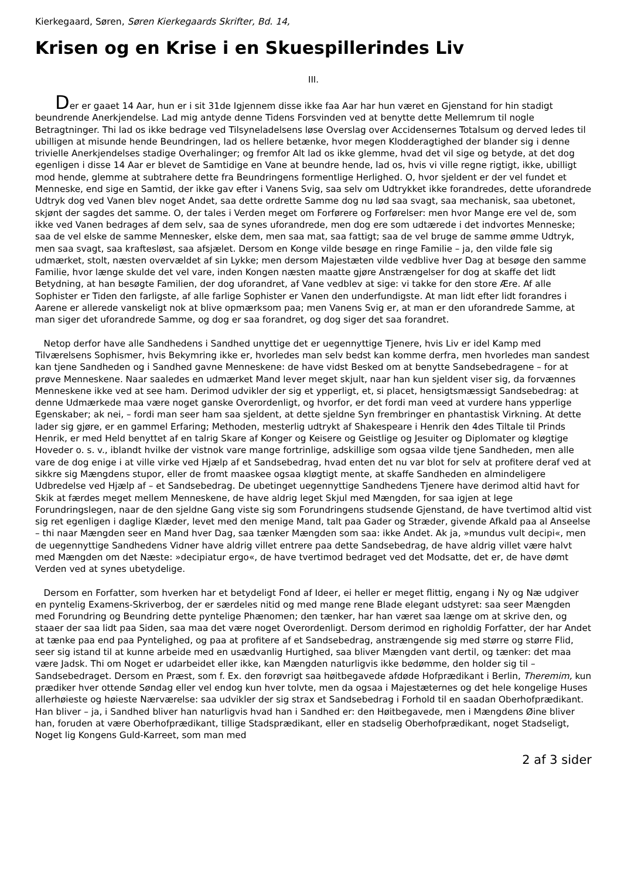Kierkegaard, Søren, Søren Kierkegaards Skrifter, Bd. 14,
Krisen og en Krise i en Skuespillerindes Liv
III.
Der er gaaet 14 Aar, hun er i sit 31de Igjennem disse ikke faa Aar har hun været en Gjenstand for hin stadigt beundrende Anerkjendelse. Lad mig antyde denne Tidens Forsvinden ved at benytte dette Mellemrum til nogle Betragtninger. Thi lad os ikke bedrage ved Tilsyneladelsens løse Overslag over Accidensernes Totalsum og derved ledes til ubilligen at misunde hende Beundringen, lad os hellere betænke, hvor megen Klodderagtighed der blander sig i denne trivielle Anerkjendelses stadige Overhalinger; og fremfor Alt lad os ikke glemme, hvad det vil sige og betyde, at det dog egenligen i disse 14 Aar er blevet de Samtidige en Vane at beundre hende, lad os, hvis vi ville regne rigtigt, ikke, ubilligt mod hende, glemme at subtrahere dette fra Beundringens formentlige Herlighed. O, hvor sjeldent er der vel fundet et Menneske, end sige en Samtid, der ikke gav efter i Vanens Svig, saa selv om Udtrykket ikke forandredes, dette uforandrede Udtryk dog ved Vanen blev noget Andet, saa dette ordrette Samme dog nu lød saa svagt, saa mechanisk, saa ubetonet, skjønt der sagdes det samme. O, der tales i Verden meget om Forførere og Forførelser: men hvor Mange ere vel de, som ikke ved Vanen bedrages af dem selv, saa de synes uforandrede, men dog ere som udtærede i det indvortes Menneske; saa de vel elske de samme Mennesker, elske dem, men saa mat, saa fattigt; saa de vel bruge de samme ømme Udtryk, men saa svagt, saa kraftesløst, saa afsjælet. Dersom en Konge vilde besøge en ringe Familie – ja, den vilde føle sig udmærket, stolt, næsten overvældet af sin Lykke; men dersom Majestæten vilde vedblive hver Dag at besøge den samme Familie, hvor længe skulde det vel vare, inden Kongen næsten maatte gjøre Anstrængelser for dog at skaffe det lidt Betydning, at han besøgte Familien, der dog uforandret, af Vane vedblev at sige: vi takke for den store Ære. Af alle Sophister er Tiden den farligste, af alle farlige Sophister er Vanen den underfundigste. At man lidt efter lidt forandres i Aarene er allerede vanskeligt nok at blive opmærksom paa; men Vanens Svig er, at man er den uforandrede Samme, at man siger det uforandrede Samme, og dog er saa forandret, og dog siger det saa forandret.
Netop derfor have alle Sandhedens i Sandhed unyttige det er uegennyttige Tjenere, hvis Liv er idel Kamp med Tilværelsens Sophismer, hvis Bekymring ikke er, hvorledes man selv bedst kan komme derfra, men hvorledes man sandest kan tjene Sandheden og i Sandhed gavne Menneskene: de have vidst Besked om at benytte Sandsebedragene – for at prøve Menneskene. Naar saaledes en udmærket Mand lever meget skjult, naar han kun sjeldent viser sig, da forvænnes Menneskene ikke ved at see ham. Derimod udvikler der sig et ypperligt, et, si placet, hensigtsmæssigt Sandsebedrag: at denne Udmærkede maa være noget ganske Overordenligt, og hvorfor, er det fordi man veed at vurdere hans ypperlige Egenskaber; ak nei, – fordi man seer ham saa sjeldent, at dette sjeldne Syn frembringer en phantastisk Virkning. At dette lader sig gjøre, er en gammel Erfaring; Methoden, mesterlig udtrykt af Shakespeare i Henrik den 4des Tiltale til Prinds Henrik, er med Held benyttet af en talrig Skare af Konger og Keisere og Geistlige og Jesuiter og Diplomater og kløgtige Hoveder o. s. v., iblandt hvilke der vistnok vare mange fortrinlige, adskillige som ogsaa vilde tjene Sandheden, men alle vare de dog enige i at ville virke ved Hjælp af et Sandsebedrag, hvad enten det nu var blot for selv at profitere deraf ved at sikkre sig Mængdens stupor, eller de fromt maaskee ogsaa kløgtigt mente, at skaffe Sandheden en almindeligere Udbredelse ved Hjælp af – et Sandsebedrag. De ubetinget uegennyttige Sandhedens Tjenere have derimod altid havt for Skik at færdes meget mellem Menneskene, de have aldrig leget Skjul med Mængden, for saa igjen at lege Forundringslegen, naar de den sjeldne Gang viste sig som Forundringens studsende Gjenstand, de have tvertimod altid vist sig ret egenligen i daglige Klæder, levet med den menige Mand, talt paa Gader og Stræder, givende Afkald paa al Anseelse – thi naar Mængden seer en Mand hver Dag, saa tænker Mængden som saa: ikke Andet. Ak ja, »mundus vult decipi«, men de uegennyttige Sandhedens Vidner have aldrig villet entrere paa dette Sandsebedrag, de have aldrig villet være halvt med Mængden om det Næste: »decipiatur ergo«, de have tvertimod bedraget ved det Modsatte, det er, de have dømt Verden ved at synes ubetydelige.
Dersom en Forfatter, som hverken har et betydeligt Fond af Ideer, ei heller er meget flittig, engang i Ny og Næ udgiver en pyntelig Examens-Skriverbog, der er særdeles nitid og med mange rene Blade elegant udstyret: saa seer Mængden med Forundring og Beundring dette pyntelige Phænomen; den tænker, har han været saa længe om at skrive den, og staaer der saa lidt paa Siden, saa maa det være noget Overordenligt. Dersom derimod en righoldig Forfatter, der har Andet at tænke paa end paa Pyntelighed, og paa at profitere af et Sandsebedrag, anstrængende sig med større og større Flid, seer sig istand til at kunne arbeide med en usædvanlig Hurtighed, saa bliver Mængden vant dertil, og tænker: det maa være Jadsk. Thi om Noget er udarbeidet eller ikke, kan Mængden naturligvis ikke bedømme, den holder sig til – Sandsebedraget. Dersom en Præst, som f. Ex. den forøvrigt saa høitbegavede afdøde Hofprædikant i Berlin, Theremim, kun prædiker hver ottende Søndag eller vel endog kun hver tolvte, men da ogsaa i Majestæternes og det hele kongelige Huses allerhøieste og høieste Nærværelse: saa udvikler der sig strax et Sandsebedrag i Forhold til en saadan Oberhofprædikant. Han bliver – ja, i Sandhed bliver han naturligvis hvad han i Sandhed er: den Høitbegavede, men i Mængdens Øine bliver han, foruden at være Oberhofprædikant, tillige Stadsprædikant, eller en stadselig Oberhofprædikant, noget Stadseligt, Noget lig Kongens Guld-Karreet, som man med
2 af 3 sider